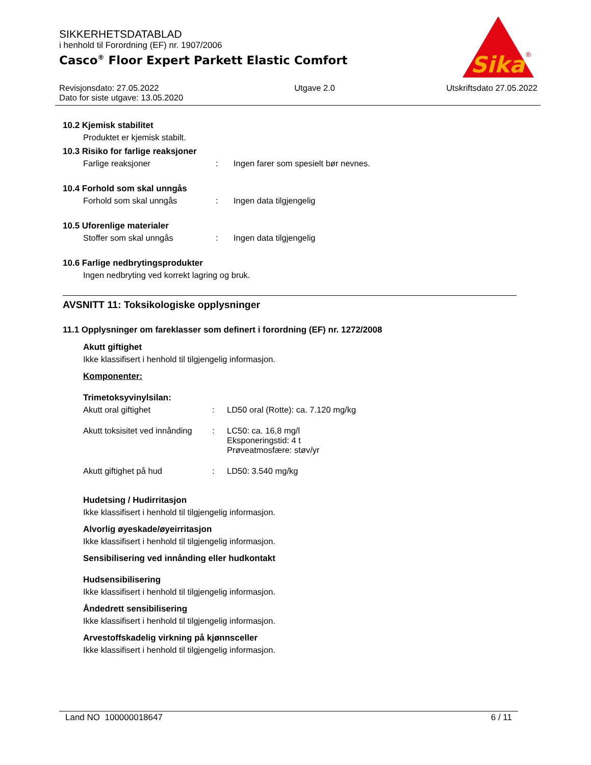SIKKERHETSDATABLAD
i henhold til Forordning (EF) nr. 1907/2006
Casco<sup>®</sup> Floor Expert Parkett Elastic Comfort
Sika
®
Revisjonsdato: 27.05.2022
Dato for siste utgave: 13.05.2020
Utgave 2.0 Utskriftsdato 27.05.2022
10.2 Kjemisk stabilitet
Produktet er kjemisk stabilt.
10.3 Risiko for farlige reaksjoner
Farlige reaksjoner: Ingen farer som spesielt bør nevnes.
10.4 Forhold som skal unngås
Forhold som skal unngås: Ingen data tilgjengelig
10.5 Uforenlige materialer
Stoffer som skal unngås: Ingen data tilgjengelig
10.6 Farlige nedbrytingsprodukter
Ingen nedbryting ved korrekt lagring og bruk.
AVSNITT 11: Toksikologiske opplysninger
11.1 Opplysninger om fareklasser som definert i forordning (EF) nr. 1272/2008
Akutt giftighet
Ikke klassifisert i henhold til tilgjengelig informasjon.
Komponenter:
Trimetoksyvinylsilan:
Akutt oral giftighet: LD50 oral (Rotte): ca. 7.120 mg/kg
Akutt toksisitet ved innånding: LC50: ca. 16,8 mg/l
Eksponeringstid: 4 t
Prøveatmosfære: støv/yr
Akutt giftighet på hud: LD50: 3.540 mg/kg
Hudetsing / Hudirritasjon
Ikke klassifisert i henhold til tilgjengelig informasjon.
Alvorlig øyeskade/øyeirritasjon
Ikke klassifisert i henhold til tilgjengelig informasjon.
Sensibilisering ved innånding eller hudkontakt
Hudsensibilisering
Ikke klassifisert i henhold til tilgjengelig informasjon.
Åndedrett sensibilisering
Ikke klassifisert i henhold til tilgjengelig informasjon.
Arvestoffskadelig virkning på kjønnsceller
Ikke klassifisert i henhold til tilgjengelig informasjon.
Land NO 100000018647 6 / 11